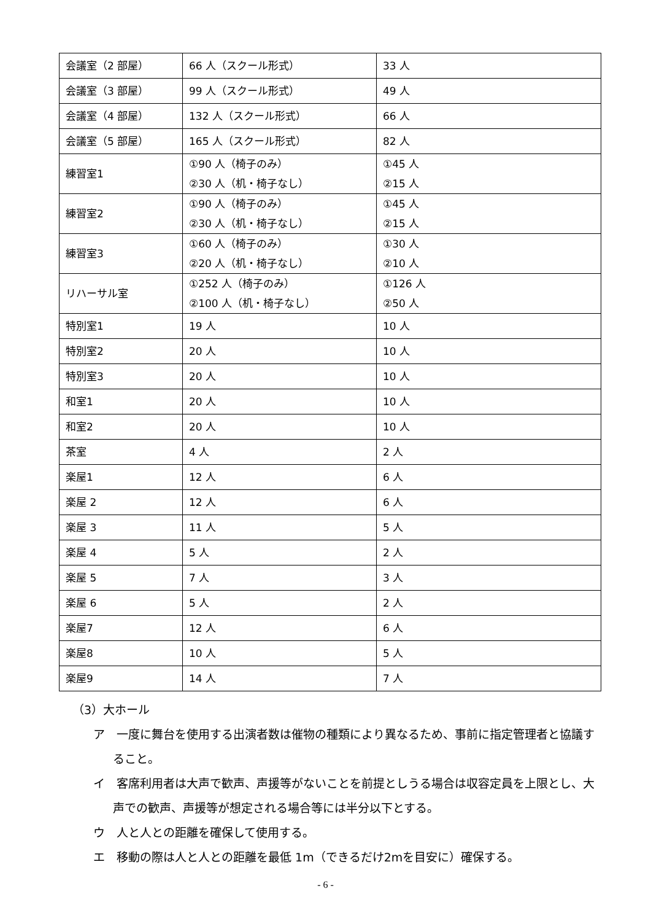| 会議室（2 部屋） | 66 人（スクール形式） | 33 人 |
| 会議室（3 部屋） | 99 人（スクール形式） | 49 人 |
| 会議室（4 部屋） | 132 人（スクール形式） | 66 人 |
| 会議室（5 部屋） | 165 人（スクール形式） | 82 人 |
| 練習室1 | ①90 人（椅子のみ） ②30 人（机・椅子なし） | ①45 人 ②15 人 |
| 練習室2 | ①90 人（椅子のみ） ②30 人（机・椅子なし） | ①45 人 ②15 人 |
| 練習室3 | ①60 人（椅子のみ） ②20 人（机・椅子なし） | ①30 人 ②10 人 |
| リハーサル室 | ①252 人（椅子のみ） ②100 人（机・椅子なし） | ①126 人 ②50 人 |
| 特別室1 | 19 人 | 10 人 |
| 特別室2 | 20 人 | 10 人 |
| 特別室3 | 20 人 | 10 人 |
| 和室1 | 20 人 | 10 人 |
| 和室2 | 20 人 | 10 人 |
| 茶室 | 4 人 | 2 人 |
| 楽屋1 | 12 人 | 6 人 |
| 楽屋 2 | 12 人 | 6 人 |
| 楽屋 3 | 11 人 | 5 人 |
| 楽屋 4 | 5 人 | 2 人 |
| 楽屋 5 | 7 人 | 3 人 |
| 楽屋 6 | 5 人 | 2 人 |
| 楽屋7 | 12 人 | 6 人 |
| 楽屋8 | 10 人 | 5 人 |
| 楽屋9 | 14 人 | 7 人 |
（3）大ホール
ア　一度に舞台を使用する出演者数は催物の種類により異なるため、事前に指定管理者と協議すること。
イ　客席利用者は大声で歓声、声援等がないことを前提としうる場合は収容定員を上限とし、大声での歓声、声援等が想定される場合等には半分以下とする。
ウ　人と人との距離を確保して使用する。
エ　移動の際は人と人との距離を最低 1m（できるだけ2mを目安に）確保する。
- 6 -